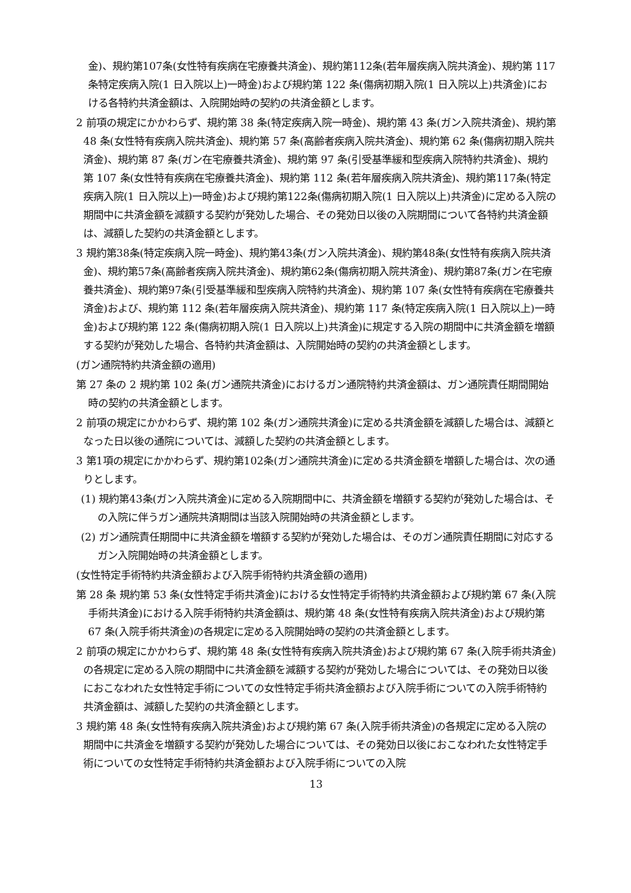金)、規約第107条(女性特有疾病在宅療養共済金)、規約第112条(若年層疾病入院共済金)、規約第 117 条特定疾病入院(1 日入院以上)一時金)および規約第 122 条(傷病初期入院(1 日入院以上)共済金)における各特約共済金額は、入院開始時の契約の共済金額とします。
2 前項の規定にかかわらず、規約第 38 条(特定疾病入院一時金)、規約第 43 条(ガン入院共済金)、規約第 48 条(女性特有疾病入院共済金)、規約第 57 条(高齢者疾病入院共済金)、規約第 62 条(傷病初期入院共済金)、規約第 87 条(ガン在宅療養共済金)、規約第 97 条(引受基準緩和型疾病入院特約共済金)、規約第 107 条(女性特有疾病在宅療養共済金)、規約第 112 条(若年層疾病入院共済金)、規約第117条(特定疾病入院(1 日入院以上)一時金)および規約第122条(傷病初期入院(1 日入院以上)共済金)に定める入院の期間中に共済金額を減額する契約が発効した場合、その発効日以後の入院期間について各特約共済金額は、減額した契約の共済金額とします。
3 規約第38条(特定疾病入院一時金)、規約第43条(ガン入院共済金)、規約第48条(女性特有疾病入院共済金)、規約第57条(高齢者疾病入院共済金)、規約第62条(傷病初期入院共済金)、規約第87条(ガン在宅療養共済金)、規約第97条(引受基準緩和型疾病入院特約共済金)、規約第 107 条(女性特有疾病在宅療養共済金)および、規約第 112 条(若年層疾病入院共済金)、規約第 117 条(特定疾病入院(1 日入院以上)一時金)および規約第 122 条(傷病初期入院(1 日入院以上)共済金)に規定する入院の期間中に共済金額を増額する契約が発効した場合、各特約共済金額は、入院開始時の契約の共済金額とします。
(ガン通院特約共済金額の適用)
第 27 条の 2 規約第 102 条(ガン通院共済金)におけるガン通院特約共済金額は、ガン通院責任期間開始時の契約の共済金額とします。
2 前項の規定にかかわらず、規約第 102 条(ガン通院共済金)に定める共済金額を減額した場合は、減額となった日以後の通院については、減額した契約の共済金額とします。
3 第1項の規定にかかわらず、規約第102条(ガン通院共済金)に定める共済金額を増額した場合は、次の通りとします。
(1) 規約第43条(ガン入院共済金)に定める入院期間中に、共済金額を増額する契約が発効した場合は、その入院に伴うガン通院共済期間は当該入院開始時の共済金額とします。
(2) ガン通院責任期間中に共済金額を増額する契約が発効した場合は、そのガン通院責任期間に対応するガン入院開始時の共済金額とします。
(女性特定手術特約共済金額および入院手術特約共済金額の適用)
第 28 条 規約第 53 条(女性特定手術共済金)における女性特定手術特約共済金額および規約第 67 条(入院手術共済金)における入院手術特約共済金額は、規約第 48 条(女性特有疾病入院共済金)および規約第 67 条(入院手術共済金)の各規定に定める入院開始時の契約の共済金額とします。
2 前項の規定にかかわらず、規約第 48 条(女性特有疾病入院共済金)および規約第 67 条(入院手術共済金)の各規定に定める入院の期間中に共済金額を減額する契約が発効した場合については、その発効日以後におこなわれた女性特定手術についての女性特定手術共済金額および入院手術についての入院手術特約共済金額は、減額した契約の共済金額とします。
3 規約第 48 条(女性特有疾病入院共済金)および規約第 67 条(入院手術共済金)の各規定に定める入院の期間中に共済金を増額する契約が発効した場合については、その発効日以後におこなわれた女性特定手術についての女性特定手術特約共済金額および入院手術についての入院
13